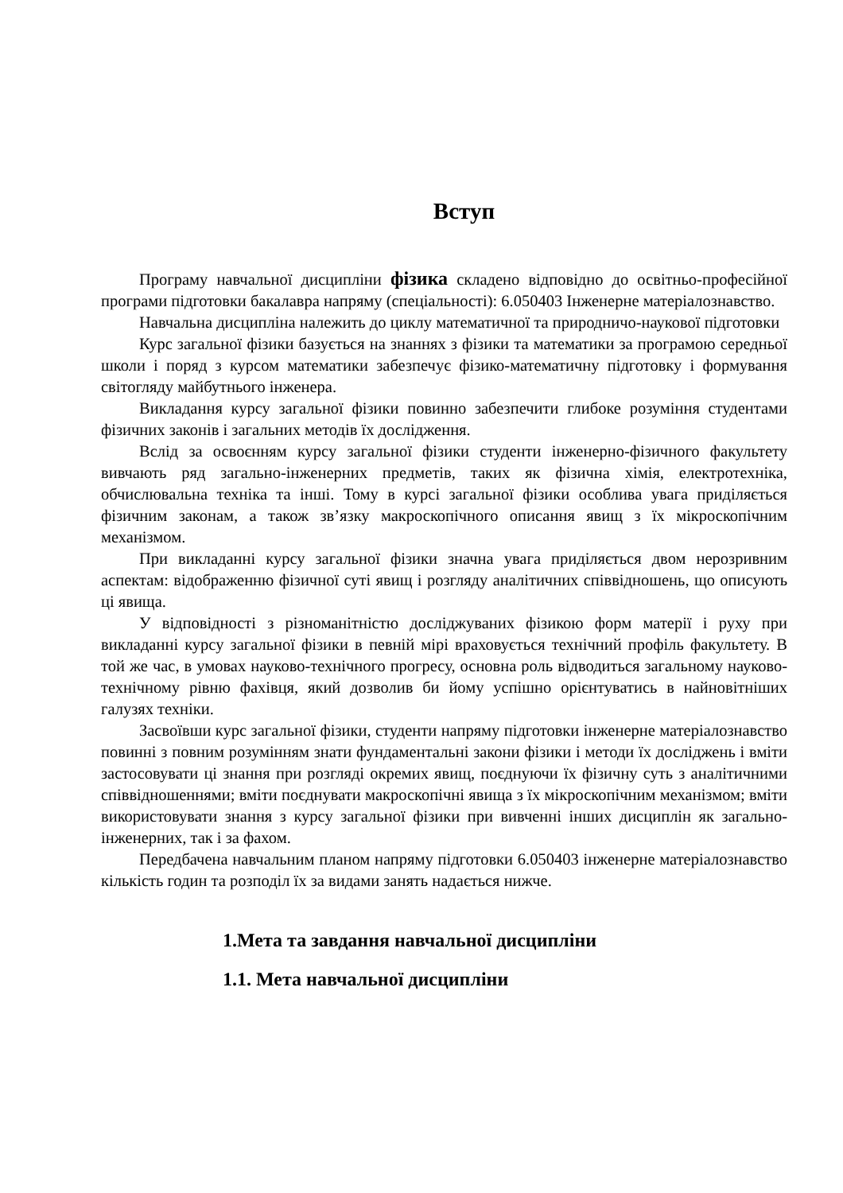Вступ
Програму навчальної дисципліни фізика складено відповідно до освітньо-професійної програми підготовки бакалавра напряму (спеціальності): 6.050403 Інженерне матеріалознавство.
Навчальна дисципліна належить до циклу математичної та природничо-наукової підготовки
Курс загальної фізики базується на знаннях з фізики та математики за програмою середньої школи і поряд з курсом математики забезпечує фізико-математичну підготовку і формування світогляду майбутнього інженера.
Викладання курсу загальної фізики повинно забезпечити глибоке розуміння студентами фізичних законів і загальних методів їх дослідження.
Вслід за освоєнням курсу загальної фізики студенти інженерно-фізичного факультету вивчають ряд загально-інженерних предметів, таких як фізична хімія, електротехніка, обчислювальна техніка та інші. Тому в курсі загальної фізики особлива увага приділяється фізичним законам, а також зв’язку макроскопічного описання явищ з їх мікроскопічним механізмом.
При викладанні курсу загальної фізики значна увага приділяється двом нерозривним аспектам: відображенню фізичної суті явищ і розгляду аналітичних співвідношень, що описують ці явища.
У відповідності з різноманітністю досліджуваних фізикою форм матерії і руху при викладанні курсу загальної фізики в певній мірі враховується технічний профіль факультету. В той же час, в умовах науково-технічного прогресу, основна роль відводиться загальному науково-технічному рівню фахівця, який дозволив би йому успішно орієнтуватись в найновітніших галузях техніки.
Засвоївши курс загальної фізики, студенти напряму підготовки інженерне матеріалознавство повинні з повним розумінням знати фундаментальні закони фізики і методи їх досліджень і вміти застосовувати ці знання при розгляді окремих явищ, поєднуючи їх фізичну суть з аналітичними співвідношеннями; вміти поєднувати макроскопічні явища з їх мікроскопічним механізмом; вміти використовувати знання з курсу загальної фізики при вивченні інших дисциплін як загально-інженерних, так і за фахом.
Передбачена навчальним планом напряму підготовки 6.050403 інженерне матеріалознавство кількість годин та розподіл їх за видами занять надається нижче.
1.Мета та завдання навчальної дисципліни
1.1. Мета навчальної дисципліни